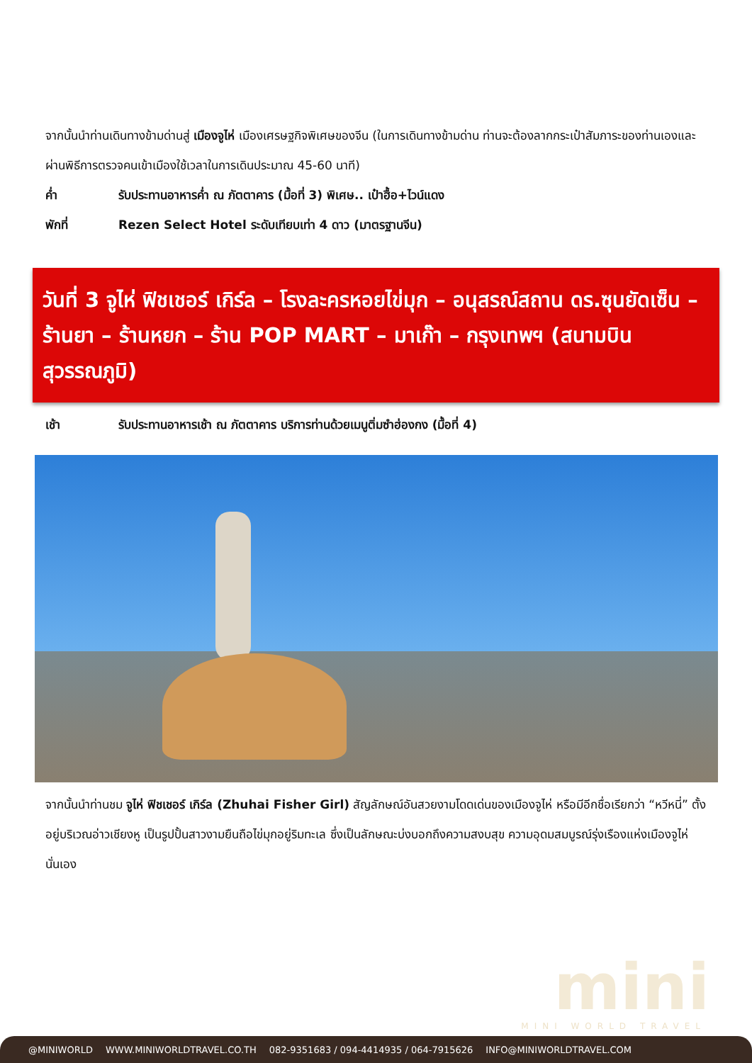จากนั้นนำท่านเดินทางข้ามด่านสู่ เมืองจูไห่ เมืองเศรษฐกิจพิเศษของจีน (ในการเดินทางข้ามด่าน ท่านจะต้องลากกระเป๋าสัมภาระของท่านเองและผ่านพิธีการตรวจคนเข้าเมืองใช้เวลาในการเดินประมาณ 45-60 นาที)
ค่ำ รับประทานอาหารค่ำ ณ ภัตตาคาร (มื้อที่ 3) พิเศษ.. เป๋าฮื้อ+ไวน์แดง
พักที่ Rezen Select Hotel ระดับเทียบเท่า 4 ดาว (มาตรฐานจีน)
วันที่ 3 จูไห่ ฟิชเชอร์ เกิร์ล – โรงละครหอยไข่มุก – อนุสรณ์สถาน ดร.ซุนยัดเซ็น – ร้านยา – ร้านหยก – ร้าน POP MART – มาเก๊า – กรุงเทพฯ (สนามบินสุวรรณภูมิ)
เช้า รับประทานอาหารเช้า ณ ภัตตาคาร บริการท่านด้วยเมนูติ่มซำฮ่องกง (มื้อที่ 4)
จากนั้นนำท่านชม จูไห่ ฟิชเชอร์ เกิร์ล (Zhuhai Fisher Girl) สัญลักษณ์อันสวยงามโดดเด่นของเมืองจูไห่ หรือมีอีกชื่อเรียกว่า “หวีหนี่” ตั้งอยู่บริเวณอ่าวเชียงหู เป็นรูปปั้นสาวงามยืนถือไข่มุกอยู่ริมทะเล ซึ่งเป็นลักษณะบ่งบอกถึงความสงบสุข ความอุดมสมบูรณ์รุ่งเรืองแห่งเมืองจูไห่นั่นเอง
mini
MINI WORLD TRAVEL
@MINIWORLD WWW.MINIWORLDTRAVEL.CO.TH 082-9351683 / 094-4414935 / 064-7915626 INFO@MINIWORLDTRAVEL.COM